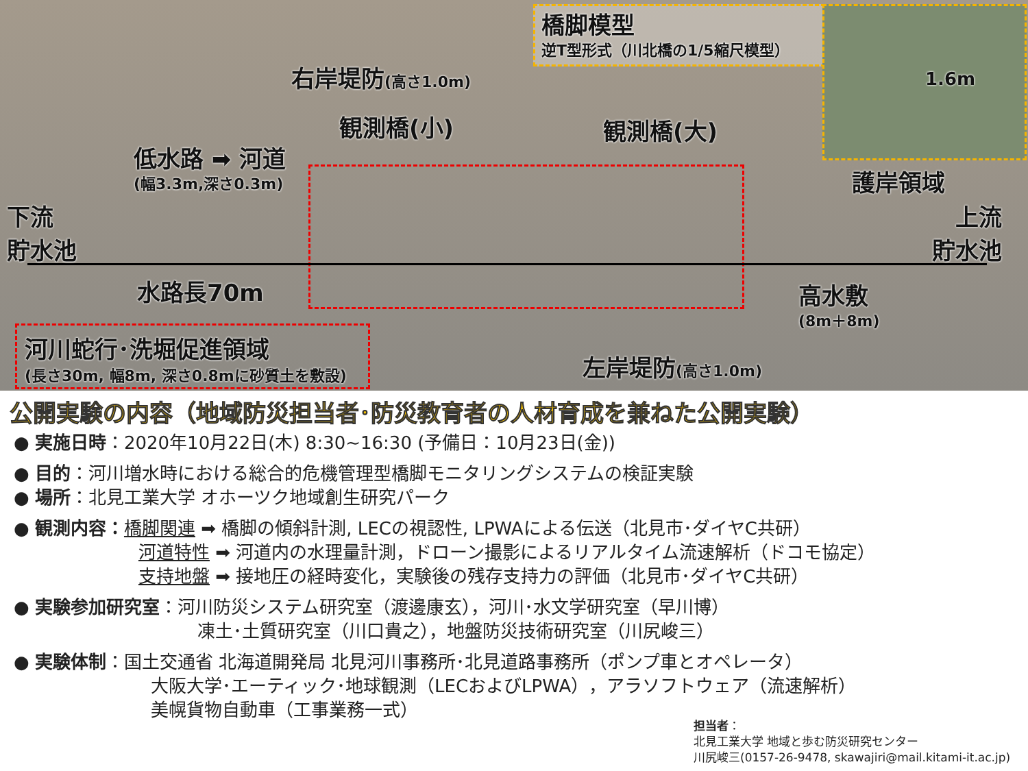橋脚模型
逆T型形式（川北橋の1/5縮尺模型）
1.6m
右岸堤防(高さ1.0m)
観測橋(小) 観測橋(大)
低水路 ➡ 河道
(幅3.3m,深さ0.3m) 護岸領域
下流
貯水池
上流
貯水池
水路長70m 高水敷
(8m＋8m)
河川蛇行･洗堀促進領域
(長さ30m, 幅8m, 深さ0.8mに砂質土を敷設)
左岸堤防(高さ1.0m)
公開実験の内容（地域防災担当者･防災教育者の人材育成を兼ねた公開実験）
● 実施日時：2020年10月22日(木) 8:30~16:30 (予備日：10月23日(金))
● 目的：河川増水時における総合的危機管理型橋脚モニタリングシステムの検証実験
● 場所：北見工業大学 オホーツク地域創生研究パーク
● 観測内容：橋脚関連 ➡ 橋脚の傾斜計測, LECの視認性, LPWAによる伝送（北見市･ダイヤC共研）
河道特性 ➡ 河道内の水理量計測，ドローン撮影によるリアルタイム流速解析（ドコモ協定）
支持地盤 ➡ 接地圧の経時変化，実験後の残存支持力の評価（北見市･ダイヤC共研）
● 実験参加研究室：河川防災システム研究室（渡邊康玄），河川･水文学研究室（早川博）
凍土･土質研究室（川口貴之），地盤防災技術研究室（川尻峻三）
● 実験体制：国土交通省 北海道開発局 北見河川事務所･北見道路事務所（ポンプ車とオペレータ）
大阪大学･エーティック･地球観測（LECおよびLPWA），アラソフトウェア（流速解析）
美幌貨物自動車（工事業務一式）
担当者：
北見工業大学 地域と歩む防災研究センター
川尻峻三(0157-26-9478, skawajiri@mail.kitami-it.ac.jp)